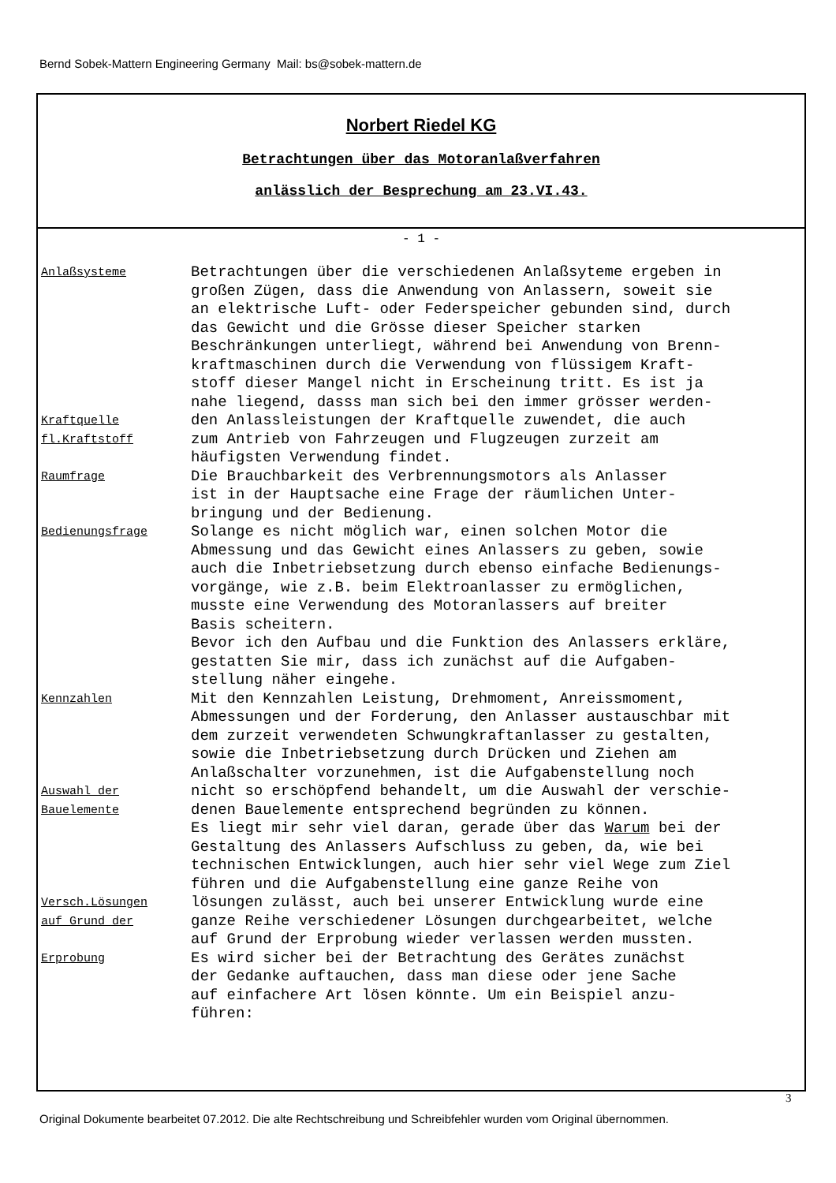Bernd Sobek-Mattern Engineering Germany Mail: bs@sobek-mattern.de
Norbert Riedel KG
Betrachtungen über das Motoranlaßverfahren
anlässlich der Besprechung am 23.VI.43.
- 1 -
Anlaßsysteme
Betrachtungen über die verschiedenen Anlaßsyteme ergeben in großen Zügen, dass die Anwendung von Anlassern, soweit sie an elektrische Luft- oder Federspeicher gebunden sind, durch das Gewicht und die Grösse dieser Speicher starken Beschränkungen unterliegt, während bei Anwendung von Brenn- kraftmaschinen durch die Verwendung von flüssigem Kraft- stoff dieser Mangel nicht in Erscheinung tritt. Es ist ja nahe liegend, dasss man sich bei den immer grösser werden-
Kraftquelle
fl.Kraftstoff
den Anlassleistungen der Kraftquelle zuwendet, die auch zum Antrieb von Fahrzeugen und Flugzeugen zurzeit am häufigsten Verwendung findet.
Raumfrage
Die Brauchbarkeit des Verbrennungsmotors als Anlasser ist in der Hauptsache eine Frage der räumlichen Unter- bringung und der Bedienung.
Bedienungsfrage
Solange es nicht möglich war, einen solchen Motor die Abmessung und das Gewicht eines Anlassers zu geben, sowie auch die Inbetriebsetzung durch ebenso einfache Bedienungs- vorgänge, wie z.B. beim Elektroanlasser zu ermöglichen, musste eine Verwendung des Motoranlassers auf breiter Basis scheitern. Bevor ich den Aufbau und die Funktion des Anlassers erkläre, gestatten Sie mir, dass ich zunächst auf die Aufgaben- stellung näher eingehe.
Kennzahlen
Mit den Kennzahlen Leistung, Drehmoment, Anreissmoment, Abmessungen und der Forderung, den Anlasser austauschbar mit dem zurzeit verwendeten Schwungkraftanlasser zu gestalten, sowie die Inbetriebsetzung durch Drücken und Ziehen am Anlaßschalter vorzunehmen, ist die Aufgabenstellung noch
Auswahl der
Bauelemente
nicht so erschöpfend behandelt, um die Auswahl der verschie- denen Bauelemente entsprechend begründen zu können. Es liegt mir sehr viel daran, gerade über das Warum bei der Gestaltung des Anlassers Aufschluss zu geben, da, wie bei technischen Entwicklungen, auch hier sehr viel Wege zum Ziel führen und die Aufgabenstellung eine ganze Reihe von
Versch.Lösungen
auf Grund der
lösungen zulässt, auch bei unserer Entwicklung wurde eine ganze Reihe verschiedener Lösungen durchgearbeitet, welche auf Grund der Erprobung wieder verlassen werden mussten.
Erprobung
Es wird sicher bei der Betrachtung des Gerätes zunächst der Gedanke auftauchen, dass man diese oder jene Sache auf einfachere Art lösen könnte. Um ein Beispiel anzu- führen:
3
Original Dokumente bearbeitet 07.2012. Die alte Rechtschreibung und Schreibfehler wurden vom Original übernommen.